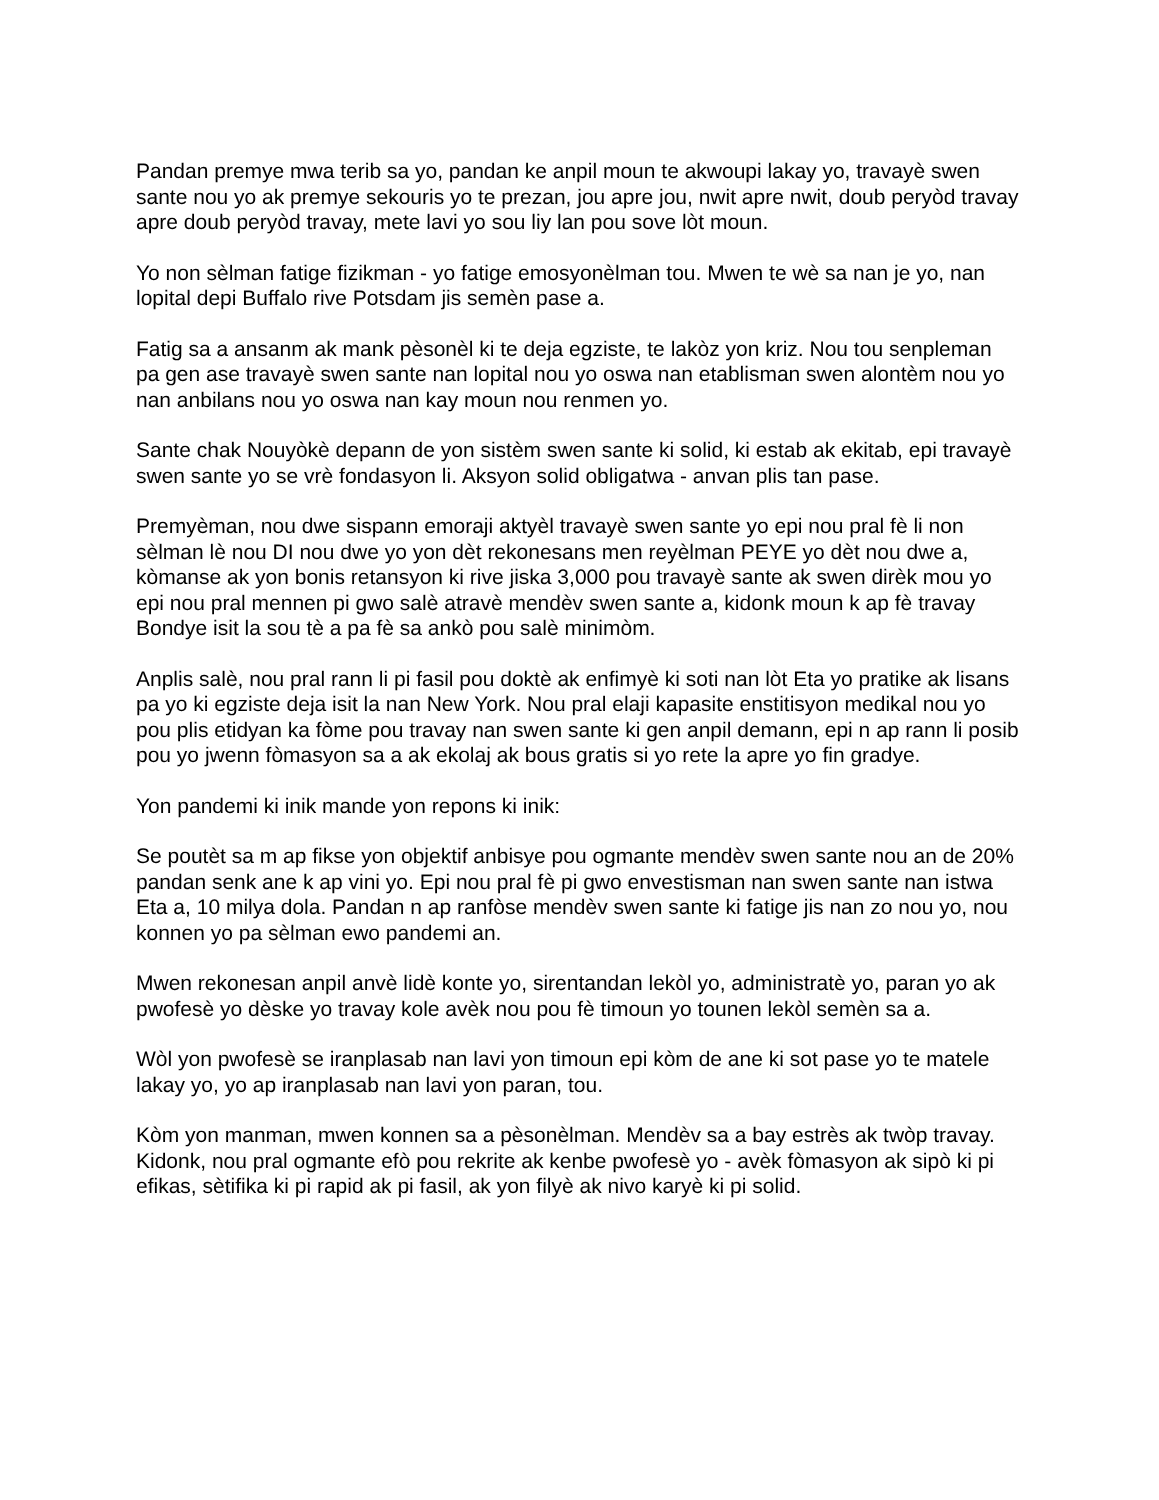Pandan premye mwa terib sa yo, pandan ke anpil moun te akwoupi lakay yo, travayè swen sante nou yo ak premye sekouris yo te prezan, jou apre jou, nwit apre nwit, doub peryòd travay apre doub peryòd travay, mete lavi yo sou liy lan pou sove lòt moun.
Yo non sèlman fatige fizikman - yo fatige emosyonèlman tou. Mwen te wè sa nan je yo, nan lopital depi Buffalo rive Potsdam jis semèn pase a.
Fatig sa a ansanm ak mank pèsonèl ki te deja egziste, te lakòz yon kriz. Nou tou senpleman pa gen ase travayè swen sante nan lopital nou yo oswa nan etablisman swen alontèm nou yo nan anbilans nou yo oswa nan kay moun nou renmen yo.
Sante chak Nouyòkè depann de yon sistèm swen sante ki solid, ki estab ak ekitab, epi travayè swen sante yo se vrè fondasyon li. Aksyon solid obligatwa - anvan plis tan pase.
Premyèman, nou dwe sispann emoraji aktyèl travayè swen sante yo epi nou pral fè li non sèlman lè nou DI nou dwe yo yon dèt rekonesans men reyèlman PEYE yo dèt nou dwe a, kòmanse ak yon bonis retansyon ki rive jiska 3,000 pou travayè sante ak swen dirèk mou yo epi nou pral mennen pi gwo salè atravè mendèv swen sante a, kidonk moun k ap fè travay Bondye isit la sou tè a pa fè sa ankò pou salè minimòm.
Anplis salè, nou pral rann li pi fasil pou doktè ak enfimyè ki soti nan lòt Eta yo pratike ak lisans pa yo ki egziste deja isit la nan New York. Nou pral elaji kapasite enstitisyon medikal nou yo pou plis etidyan ka fòme pou travay nan swen sante ki gen anpil demann, epi n ap rann li posib pou yo jwenn fòmasyon sa a ak ekolaj ak bous gratis si yo rete la apre yo fin gradye.
Yon pandemi ki inik mande yon repons ki inik:
Se poutèt sa m ap fikse yon objektif anbisye pou ogmante mendèv swen sante nou an de 20% pandan senk ane k ap vini yo. Epi nou pral fè pi gwo envestisman nan swen sante nan istwa Eta a, 10 milya dola. Pandan n ap ranfòse mendèv swen sante ki fatige jis nan zo nou yo, nou konnen yo pa sèlman ewo pandemi an.
Mwen rekonesan anpil anvè lidè konte yo, sirentandan lekòl yo, administratè yo, paran yo ak pwofesè yo dèske yo travay kole avèk nou pou fè timoun yo tounen lekòl semèn sa a.
Wòl yon pwofesè se iranplasab nan lavi yon timoun epi kòm de ane ki sot pase yo te matele lakay yo, yo ap iranplasab nan lavi yon paran, tou.
Kòm yon manman, mwen konnen sa a pèsonèlman. Mendèv sa a bay estrès ak twòp travay. Kidonk, nou pral ogmante efò pou rekrite ak kenbe pwofesè yo - avèk fòmasyon ak sipò ki pi efikas, sètifika ki pi rapid ak pi fasil, ak yon filyè ak nivo karyè ki pi solid.